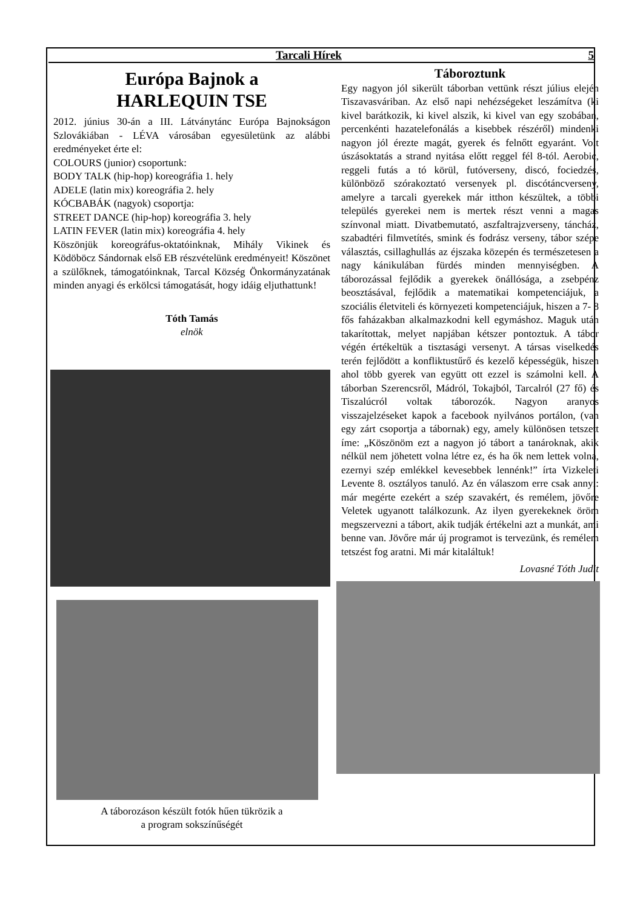Tarcali Hírek 5
Európa Bajnok a
HARLEQUIN TSE
2012. június 30-án a III. Látványtánc Európa Bajnokságon Szlovákiában - LÉVA városában egyesületünk az alábbi eredményeket érte el:
COLOURS (junior) csoportunk:
BODY TALK (hip-hop) koreográfia 1. hely
ADELE (latin mix) koreográfia 2. hely
KÓCBABÁK (nagyok) csoportja:
STREET DANCE (hip-hop) koreográfia 3. hely
LATIN FEVER (latin mix) koreográfia 4. hely
Köszönjük koreográfus-oktatóinknak, Mihály Vikinek és Ködöböcz Sándornak első EB részvételünk eredményeit! Köszönet a szülőknek, támogatóinknak, Tarcal Község Önkormányzatának minden anyagi és erkölcsi támogatását, hogy idáig eljuthattunk!
Tóth Tamás
elnök
A táborozáson készült fotók hűen tükrözik a
a program sokszínűségét
Táboroztunk
Egy nagyon jól sikerült táborban vettünk részt július elején Tiszavasváriban. Az első napi nehézségeket leszámítva (ki kivel barátkozik, ki kivel alszik, ki kivel van egy szobában, percenkénti hazatelefonálás a kisebbek részéről) mindenki nagyon jól érezte magát, gyerek és felnőtt egyaránt. Volt úszásoktatás a strand nyitása előtt reggel fél 8-tól. Aerobic, reggeli futás a tó körül, futóverseny, discó, fociedzés, különböző szórakoztató versenyek pl. discótáncverseny, amelyre a tarcali gyerekek már itthon készültek, a többi település gyerekei nem is mertek részt venni a magas színvonal miatt. Divatbemutató, aszfaltrajzverseny, táncház, szabadtéri filmvetítés, smink és fodrász verseny, tábor szépe választás, csillaghullás az éjszaka közepén és természetesen a nagy kánikulában fürdés minden mennyiségben. A táborozással fejlődik a gyerekek önállósága, a zsebpénz beosztásával, fejlődik a matematikai kompetenciájuk, a szociális életviteli és környezeti kompetenciájuk, hiszen a 7- 8 fős faházakban alkalmazkodni kell egymáshoz. Maguk után takarítottak, melyet napjában kétszer pontoztuk. A tábor végén értékeltük a tisztasági versenyt. A társas viselkedés terén fejlődött a konfliktustűrő és kezelő képességük, hiszen ahol több gyerek van együtt ott ezzel is számolni kell. A táborban Szerencsről, Mádról, Tokajból, Tarcalról (27 fő) és Tiszalúcról voltak táborozók. Nagyon aranyos visszajelzéseket kapok a facebook nyilvános portálon, (van egy zárt csoportja a tábornak) egy, amely különösen tetszett íme: „Köszönöm ezt a nagyon jó tábort a tanároknak, akik nélkül nem jöhetett volna létre ez, és ha ők nem lettek volna, ezernyi szép emlékkel kevesebbek lennénk!” írta Vizkeleti Levente 8. osztályos tanuló. Az én válaszom erre csak annyi: már megérte ezekért a szép szavakért, és remélem, jövőre Veletek ugyanott találkozunk. Az ilyen gyerekeknek öröm megszervezni a tábort, akik tudják értékelni azt a munkát, ami benne van. Jövőre már új programot is tervezünk, és remélem tetszést fog aratni. Mi már kitaláltuk!
Lovasné Tóth Judit